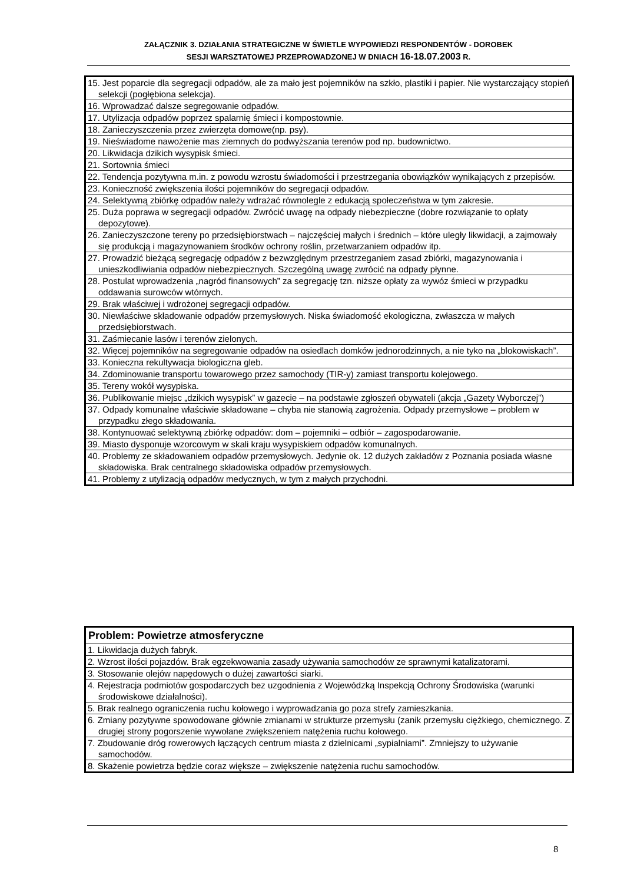ZAŁĄCZNIK 3. DZIAŁANIA STRATEGICZNE W ŚWIETLE WYPOWIEDZI RESPONDENTÓW - DOROBEK
SESJI WARSZTATOWEJ PRZEPROWADZONEJ W DNIACH 16-18.07.2003 R.
| 15. Jest poparcie dla segregacji odpadów, ale za mało jest pojemników na szkło, plastiki i papier. Nie wystarczający stopień selekcji (pogłębiona selekcja). |
| 16. Wprowadzać dalsze segregowanie odpadów. |
| 17. Utylizacja odpadów poprzez spalarnię śmieci i kompostownie. |
| 18. Zanieczyszczenia przez zwierzęta domowe(np. psy). |
| 19. Nieświadome nawożenie mas ziemnych do podwyższania terenów pod np. budownictwo. |
| 20. Likwidacja dzikich wysypisk śmieci. |
| 21. Sortownia śmieci |
| 22. Tendencja pozytywna m.in. z powodu wzrostu świadomości i przestrzegania obowiązków wynikających z przepisów. |
| 23. Konieczność zwiększenia ilości pojemników do segregacji odpadów. |
| 24. Selektywną zbiórkę odpadów należy wdrażać równolegle z edukacją społeczeństwa w tym zakresie. |
| 25. Duża poprawa w segregacji odpadów. Zwrócić uwagę na odpady niebezpieczne (dobre rozwiązanie to opłaty depozytowe). |
| 26. Zanieczyszczone tereny po przedsiębiorstwach – najczęściej małych i średnich – które uległy likwidacji, a zajmowały się produkcją i magazynowaniem środków ochrony roślin, przetwarzaniem odpadów itp. |
| 27. Prowadzić bieżącą segregację odpadów z bezwzględnym przestrzeganiem zasad zbiórki, magazynowania i unieszkodliwiania odpadów niebezpiecznych. Szczególną uwagę zwrócić na odpady płynne. |
| 28. Postulat wprowadzenia „nagród finansowych” za segregację tzn. niższe opłaty za wywóz śmieci w przypadku oddawania surowców wtórnych. |
| 29. Brak właściwej i wdrożonej segregacji odpadów. |
| 30. Niewłaściwe składowanie odpadów przemysłowych. Niska świadomość ekologiczna, zwłaszcza w małych przedsiębiorstwach. |
| 31. Zaśmiecanie lasów i terenów zielonych. |
| 32. Więcej pojemników na segregowanie odpadów na osiedlach domków jednorodzinnych, a nie tyko na „blokowiskach”. |
| 33. Konieczna rekultywacja biologiczna gleb. |
| 34. Zdominowanie transportu towarowego przez samochody (TIR-y) zamiast transportu kolejowego. |
| 35. Tereny wokół wysypiska. |
| 36. Publikowanie miejsc „dzikich wysypisk” w gazecie – na podstawie zgłoszeń obywateli (akcja „Gazety Wyborczej”) |
| 37. Odpady komunalne właściwie składowane – chyba nie stanowią zagrożenia. Odpady przemysłowe – problem w przypadku złego składowania. |
| 38. Kontynuować selektywną zbiórkę odpadów: dom – pojemniki – odbiór – zagospodarowanie. |
| 39. Miasto dysponuje wzorcowym w skali kraju wysypiskiem odpadów komunalnych. |
| 40. Problemy ze składowaniem odpadów przemysłowych. Jedynie ok. 12 dużych zakładów z Poznania posiada własne składowiska. Brak centralnego składowiska odpadów przemysłowych. |
| 41. Problemy z utylizacją odpadów medycznych, w tym z małych przychodni. |
| Problem: Powietrze atmosferyczne |
| --- |
| 1. Likwidacja dużych fabryk. |
| 2. Wzrost ilości pojazdów. Brak egzekwowania zasady używania samochodów ze sprawnymi katalizatorami. |
| 3. Stosowanie olejów napędowych o dużej zawartości siarki. |
| 4. Rejestracja podmiotów gospodarczych bez uzgodnienia z Wojewódzką Inspekcją Ochrony Środowiska (warunki środowiskowe działalności). |
| 5. Brak realnego ograniczenia ruchu kołowego i wyprowadzania go poza strefy zamieszkania. |
| 6. Zmiany pozytywne spowodowane głównie zmianami w strukturze przemysłu (zanik przemysłu ciężkiego, chemicznego. Z drugiej strony pogorszenie wywołane zwiększeniem natężenia ruchu kołowego. |
| 7. Zbudowanie dróg rowerowych łączących centrum miasta z dzielnicami „sypialniami”. Zmniejszy to używanie samochodów. |
| 8. Skażenie powietrza będzie coraz większe – zwiększenie natężenia ruchu samochodów. |
8